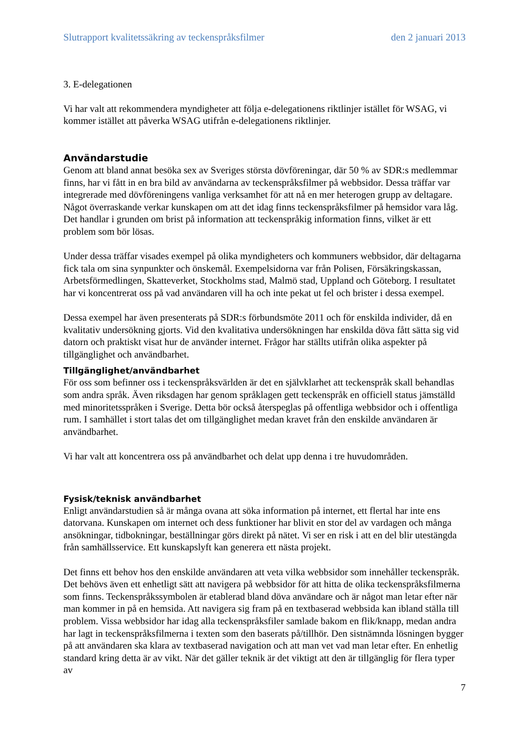Slutrapport kvalitetssäkring av teckenspråksfilmer den 2 januari 2013
3. E-delegationen
Vi har valt att rekommendera myndigheter att följa e-delegationens riktlinjer istället för WSAG, vi kommer istället att påverka WSAG utifrån e-delegationens riktlinjer.
Användarstudie
Genom att bland annat besöka sex av Sveriges största dövföreningar, där 50 % av SDR:s medlemmar finns, har vi fått in en bra bild av användarna av teckenspråksfilmer på webbsidor. Dessa träffar var integrerade med dövföreningens vanliga verksamhet för att nå en mer heterogen grupp av deltagare. Något överraskande verkar kunskapen om att det idag finns teckenspråksfilmer på hemsidor vara låg. Det handlar i grunden om brist på information att teckenspråkig information finns, vilket är ett problem som bör lösas.
Under dessa träffar visades exempel på olika myndigheters och kommuners webbsidor, där deltagarna fick tala om sina synpunkter och önskemål. Exempelsidorna var från Polisen, Försäkringskassan, Arbetsförmedlingen, Skatteverket, Stockholms stad, Malmö stad, Uppland och Göteborg. I resultatet har vi koncentrerat oss på vad användaren vill ha och inte pekat ut fel och brister i dessa exempel.
Dessa exempel har även presenterats på SDR:s förbundsmöte 2011 och för enskilda individer, då en kvalitativ undersökning gjorts. Vid den kvalitativa undersökningen har enskilda döva fått sätta sig vid datorn och praktiskt visat hur de använder internet. Frågor har ställts utifrån olika aspekter på tillgänglighet och användbarhet.
Tillgänglighet/användbarhet
För oss som befinner oss i teckenspråksvärlden är det en självklarhet att teckenspråk skall behandlas som andra språk. Även riksdagen har genom språklagen gett teckenspråk en officiell status jämställd med minoritetsspråken i Sverige. Detta bör också återspeglas på offentliga webbsidor och i offentliga rum. I samhället i stort talas det om tillgänglighet medan kravet från den enskilde användaren är användbarhet.
Vi har valt att koncentrera oss på användbarhet och delat upp denna i tre huvudområden.
Fysisk/teknisk användbarhet
Enligt användarstudien så är många ovana att söka information på internet, ett flertal har inte ens datorvana. Kunskapen om internet och dess funktioner har blivit en stor del av vardagen och många ansökningar, tidbokningar, beställningar görs direkt på nätet. Vi ser en risk i att en del blir utestängda från samhällsservice. Ett kunskapslyft kan generera ett nästa projekt.
Det finns ett behov hos den enskilde användaren att veta vilka webbsidor som innehåller teckenspråk. Det behövs även ett enhetligt sätt att navigera på webbsidor för att hitta de olika teckenspråksfilmerna som finns. Teckenspråkssymbolen är etablerad bland döva användare och är något man letar efter när man kommer in på en hemsida. Att navigera sig fram på en textbaserad webbsida kan ibland ställa till problem. Vissa webbsidor har idag alla teckenspråksfiler samlade bakom en flik/knapp, medan andra har lagt in teckenspråksfilmerna i texten som den baserats på/tillhör. Den sistnämnda lösningen bygger på att användaren ska klara av textbaserad navigation och att man vet vad man letar efter. En enhetlig standard kring detta är av vikt. När det gäller teknik är det viktigt att den är tillgänglig för flera typer av
7